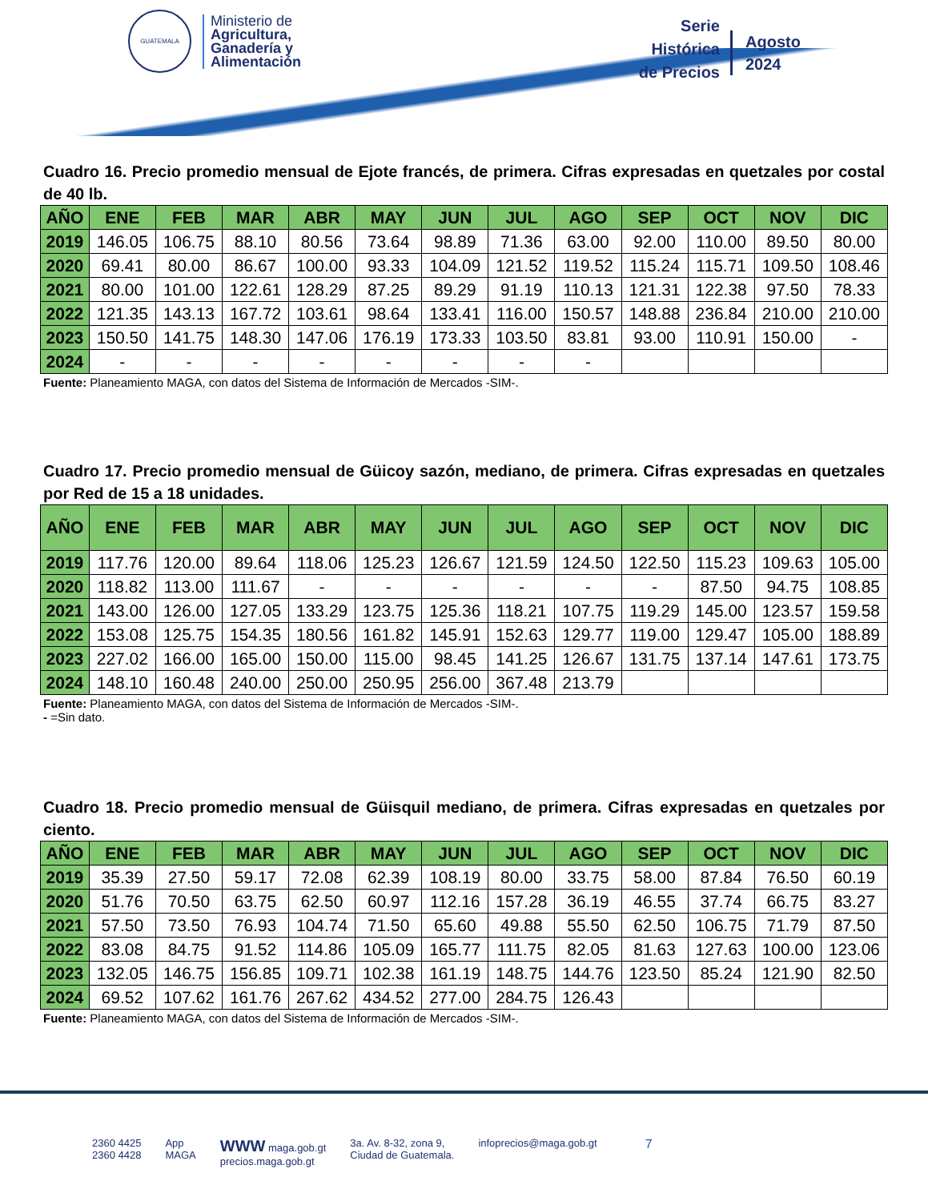GUATEMALA
Ministerio de
Agricultura,
Ganadería y
Alimentación
Serie
Histórica
de Precios
Agosto
2024
Cuadro 16. Precio promedio mensual de Ejote francés, de primera. Cifras expresadas en quetzales por costal de 40 lb.
| AÑO | ENE | FEB | MAR | ABR | MAY | JUN | JUL | AGO | SEP | OCT | NOV | DIC |
| --- | --- | --- | --- | --- | --- | --- | --- | --- | --- | --- | --- | --- |
| 2019 | 146.05 | 106.75 | 88.10 | 80.56 | 73.64 | 98.89 | 71.36 | 63.00 | 92.00 | 110.00 | 89.50 | 80.00 |
| 2020 | 69.41 | 80.00 | 86.67 | 100.00 | 93.33 | 104.09 | 121.52 | 119.52 | 115.24 | 115.71 | 109.50 | 108.46 |
| 2021 | 80.00 | 101.00 | 122.61 | 128.29 | 87.25 | 89.29 | 91.19 | 110.13 | 121.31 | 122.38 | 97.50 | 78.33 |
| 2022 | 121.35 | 143.13 | 167.72 | 103.61 | 98.64 | 133.41 | 116.00 | 150.57 | 148.88 | 236.84 | 210.00 | 210.00 |
| 2023 | 150.50 | 141.75 | 148.30 | 147.06 | 176.19 | 173.33 | 103.50 | 83.81 | 93.00 | 110.91 | 150.00 | - |
| 2024 | - | - | - | - | - | - | - | - | | | | |
Fuente: Planeamiento MAGA, con datos del Sistema de Información de Mercados -SIM-.
Cuadro 17. Precio promedio mensual de Güicoy sazón, mediano, de primera. Cifras expresadas en quetzales por Red de 15 a 18 unidades.
| AÑO | ENE | FEB | MAR | ABR | MAY | JUN | JUL | AGO | SEP | OCT | NOV | DIC |
| --- | --- | --- | --- | --- | --- | --- | --- | --- | --- | --- | --- | --- |
| 2019 | 117.76 | 120.00 | 89.64 | 118.06 | 125.23 | 126.67 | 121.59 | 124.50 | 122.50 | 115.23 | 109.63 | 105.00 |
| 2020 | 118.82 | 113.00 | 111.67 | - | - | - | - | - | - | 87.50 | 94.75 | 108.85 |
| 2021 | 143.00 | 126.00 | 127.05 | 133.29 | 123.75 | 125.36 | 118.21 | 107.75 | 119.29 | 145.00 | 123.57 | 159.58 |
| 2022 | 153.08 | 125.75 | 154.35 | 180.56 | 161.82 | 145.91 | 152.63 | 129.77 | 119.00 | 129.47 | 105.00 | 188.89 |
| 2023 | 227.02 | 166.00 | 165.00 | 150.00 | 115.00 | 98.45 | 141.25 | 126.67 | 131.75 | 137.14 | 147.61 | 173.75 |
| 2024 | 148.10 | 160.48 | 240.00 | 250.00 | 250.95 | 256.00 | 367.48 | 213.79 | | | | |
Fuente: Planeamiento MAGA, con datos del Sistema de Información de Mercados -SIM-.
- =Sin dato.
Cuadro 18. Precio promedio mensual de Güisquil mediano, de primera. Cifras expresadas en quetzales por ciento.
| AÑO | ENE | FEB | MAR | ABR | MAY | JUN | JUL | AGO | SEP | OCT | NOV | DIC |
| --- | --- | --- | --- | --- | --- | --- | --- | --- | --- | --- | --- | --- |
| 2019 | 35.39 | 27.50 | 59.17 | 72.08 | 62.39 | 108.19 | 80.00 | 33.75 | 58.00 | 87.84 | 76.50 | 60.19 |
| 2020 | 51.76 | 70.50 | 63.75 | 62.50 | 60.97 | 112.16 | 157.28 | 36.19 | 46.55 | 37.74 | 66.75 | 83.27 |
| 2021 | 57.50 | 73.50 | 76.93 | 104.74 | 71.50 | 65.60 | 49.88 | 55.50 | 62.50 | 106.75 | 71.79 | 87.50 |
| 2022 | 83.08 | 84.75 | 91.52 | 114.86 | 105.09 | 165.77 | 111.75 | 82.05 | 81.63 | 127.63 | 100.00 | 123.06 |
| 2023 | 132.05 | 146.75 | 156.85 | 109.71 | 102.38 | 161.19 | 148.75 | 144.76 | 123.50 | 85.24 | 121.90 | 82.50 |
| 2024 | 69.52 | 107.62 | 161.76 | 267.62 | 434.52 | 277.00 | 284.75 | 126.43 | | | | |
Fuente: Planeamiento MAGA, con datos del Sistema de Información de Mercados -SIM-.
2360 4425
2360 4428 App
MAGA WWW maga.gob.gt
precios.maga.gob.gt 3a. Av. 8-32, zona 9,
Ciudad de Guatemala. infoprecios@maga.gob.gt 7